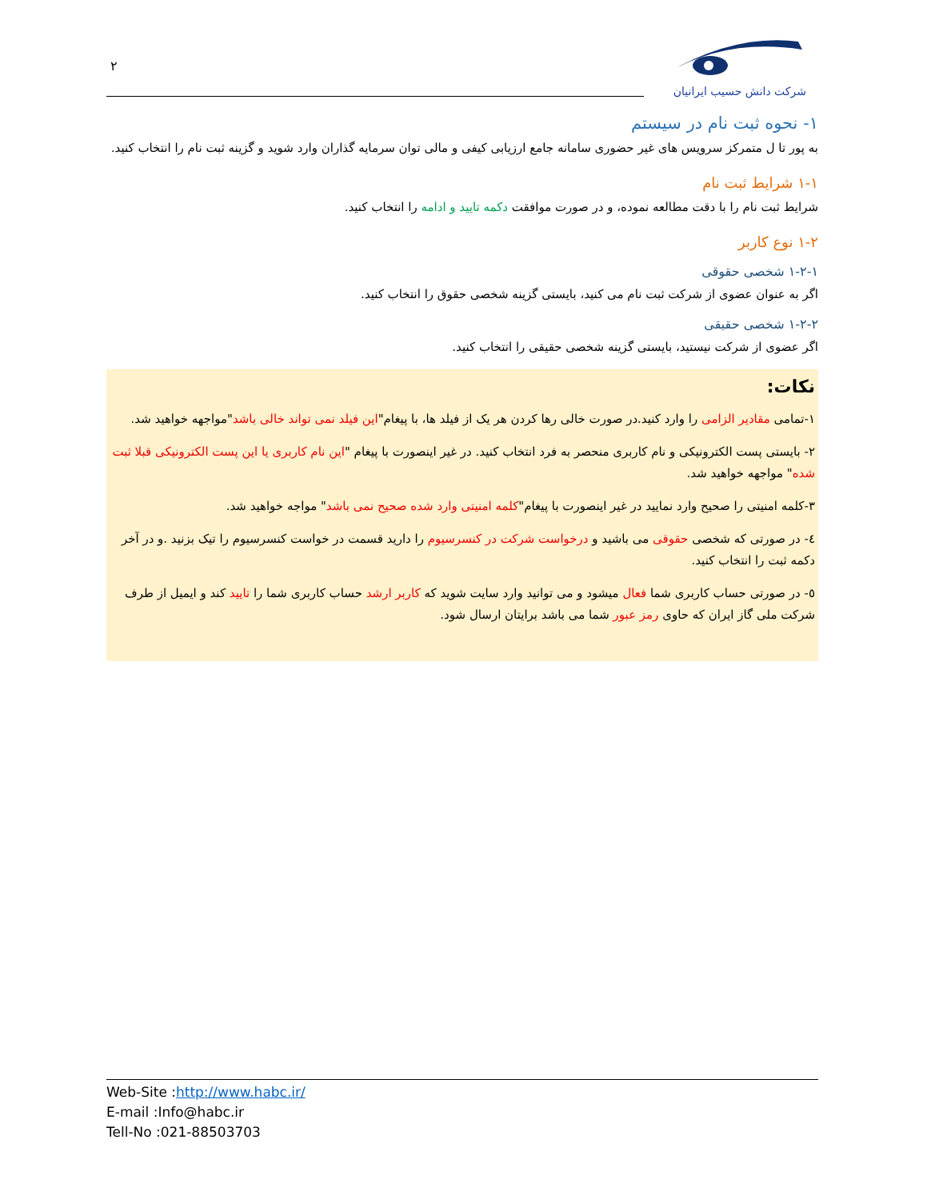۲
شرکت دانش حسیب ایرانیان
۱- نحوه ثبت نام در سیستم
به پور تا ل متمرکز سرویس های غیر حضوری سامانه جامع ارزیابی کیفی و مالی توان سرمایه گذاران وارد شوید و گزینه ثبت نام را انتخاب کنید.
۱-۱ شرایط ثبت نام
شرایط ثبت نام را با دقت مطالعه نموده، و در صورت موافقت دکمه تایید و ادامه را انتخاب کنید.
۱-۲ نوع کاربر
۱-۲-۱ شخصی حقوقی
اگر به عنوان عضوی از شرکت ثبت نام می کنید، بایستی گزینه شخصی حقوق را انتخاب کنید.
۱-۲-۲ شخصی حقیقی
اگر عضوی از شرکت نیستید، بایستی گزینه شخصی حقیقی را انتخاب کنید.
نکات:
۱-تمامی مقادیر الزامی را وارد کنید.در صورت خالی رها کردن هر یک از فیلد ها، با پیغام"این فیلد نمی تواند خالی باشد"مواجهه خواهید شد.
۲- بایستی پست الکترونیکی و نام کاربری منحصر به فرد انتخاب کنید. در غیر اینصورت با پیغام "این نام کاربری یا این پست الکترونیکی قبلا ثبت شده" مواجهه خواهید شد.
۳-کلمه امنیتی را صحیح وارد نمایید در غیر اینصورت با پیغام"کلمه امنیتی وارد شده صحیح نمی باشد" مواجه خواهید شد.
٤- در صورتی که شخصی حقوقی می باشید و درخواست شرکت در کنسرسیوم را دارید قسمت در خواست کنسرسیوم را تیک بزنید .و در آخر دکمه ثبت را انتخاب کنید.
٥- در صورتی حساب کاربری شما فعال میشود و می توانید وارد سایت شوید که کاربر ارشد حساب کاربری شما را تایید کند و ایمیل از طرف شرکت ملی گاز ایران که حاوی رمز عبور شما می باشد برایتان ارسال شود.
Web-Site :http://www.habc.ir/
E-mail :Info@habc.ir
Tell-No :021-88503703